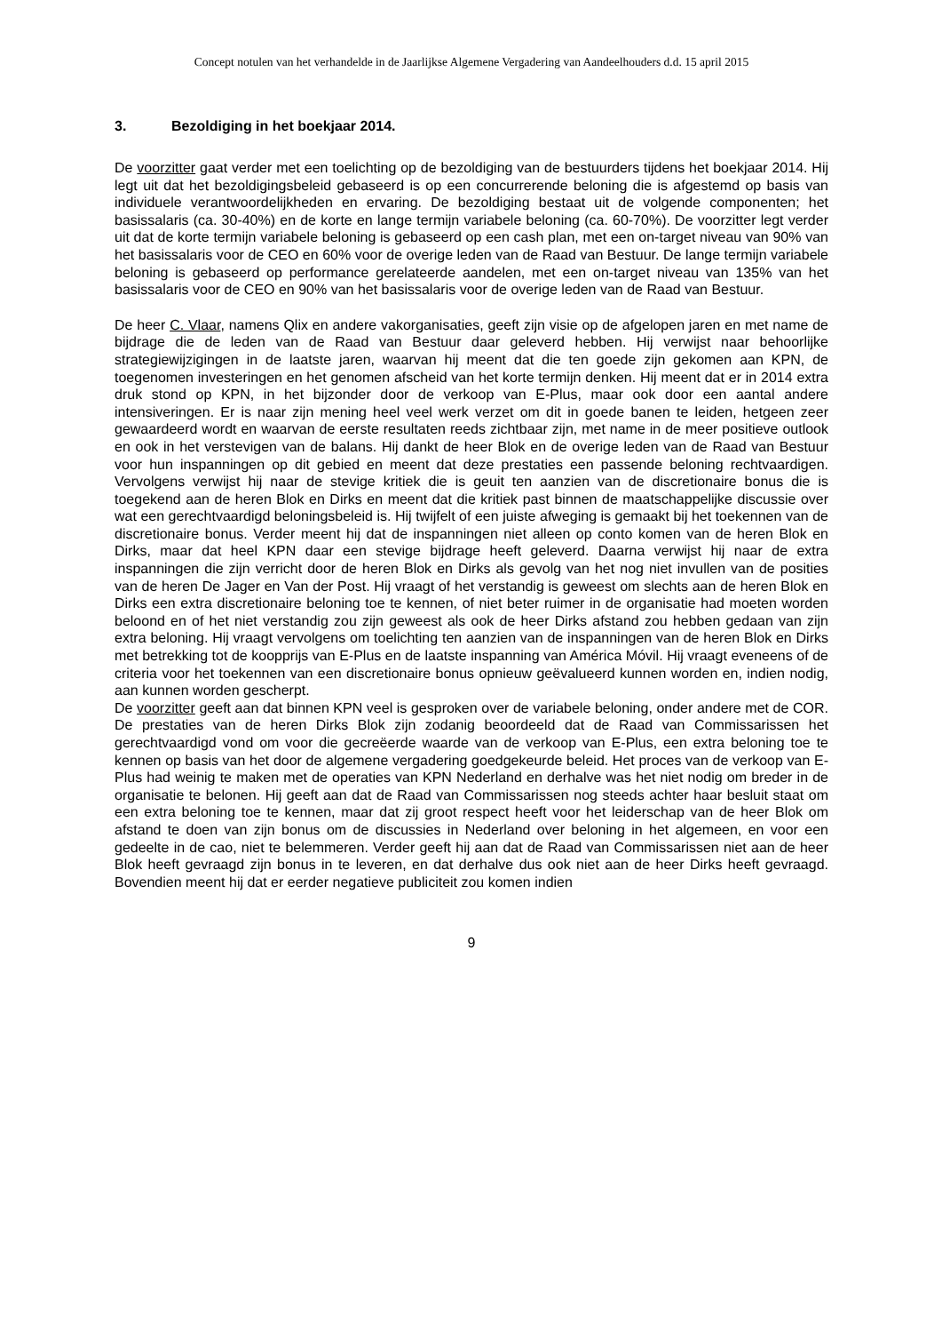Concept notulen van het verhandelde in de Jaarlijkse Algemene Vergadering van Aandeelhouders d.d. 15 april 2015
3. Bezoldiging in het boekjaar 2014.
De voorzitter gaat verder met een toelichting op de bezoldiging van de bestuurders tijdens het boekjaar 2014. Hij legt uit dat het bezoldigingsbeleid gebaseerd is op een concurrerende beloning die is afgestemd op basis van individuele verantwoordelijkheden en ervaring. De bezoldiging bestaat uit de volgende componenten; het basissalaris (ca. 30-40%) en de korte en lange termijn variabele beloning (ca. 60-70%). De voorzitter legt verder uit dat de korte termijn variabele beloning is gebaseerd op een cash plan, met een on-target niveau van 90% van het basissalaris voor de CEO en 60% voor de overige leden van de Raad van Bestuur. De lange termijn variabele beloning is gebaseerd op performance gerelateerde aandelen, met een on-target niveau van 135% van het basissalaris voor de CEO en 90% van het basissalaris voor de overige leden van de Raad van Bestuur.
De heer C. Vlaar, namens Qlix en andere vakorganisaties, geeft zijn visie op de afgelopen jaren en met name de bijdrage die de leden van de Raad van Bestuur daar geleverd hebben. Hij verwijst naar behoorlijke strategiewijzigingen in de laatste jaren, waarvan hij meent dat die ten goede zijn gekomen aan KPN, de toegenomen investeringen en het genomen afscheid van het korte termijn denken. Hij meent dat er in 2014 extra druk stond op KPN, in het bijzonder door de verkoop van E-Plus, maar ook door een aantal andere intensiveringen. Er is naar zijn mening heel veel werk verzet om dit in goede banen te leiden, hetgeen zeer gewaardeerd wordt en waarvan de eerste resultaten reeds zichtbaar zijn, met name in de meer positieve outlook en ook in het verstevigen van de balans. Hij dankt de heer Blok en de overige leden van de Raad van Bestuur voor hun inspanningen op dit gebied en meent dat deze prestaties een passende beloning rechtvaardigen. Vervolgens verwijst hij naar de stevige kritiek die is geuit ten aanzien van de discretionaire bonus die is toegekend aan de heren Blok en Dirks en meent dat die kritiek past binnen de maatschappelijke discussie over wat een gerechtvaardigd beloningsbeleid is. Hij twijfelt of een juiste afweging is gemaakt bij het toekennen van de discretionaire bonus. Verder meent hij dat de inspanningen niet alleen op conto komen van de heren Blok en Dirks, maar dat heel KPN daar een stevige bijdrage heeft geleverd. Daarna verwijst hij naar de extra inspanningen die zijn verricht door de heren Blok en Dirks als gevolg van het nog niet invullen van de posities van de heren De Jager en Van der Post. Hij vraagt of het verstandig is geweest om slechts aan de heren Blok en Dirks een extra discretionaire beloning toe te kennen, of niet beter ruimer in de organisatie had moeten worden beloond en of het niet verstandig zou zijn geweest als ook de heer Dirks afstand zou hebben gedaan van zijn extra beloning. Hij vraagt vervolgens om toelichting ten aanzien van de inspanningen van de heren Blok en Dirks met betrekking tot de koopprijs van E-Plus en de laatste inspanning van América Móvil. Hij vraagt eveneens of de criteria voor het toekennen van een discretionaire bonus opnieuw geëvalueerd kunnen worden en, indien nodig, aan kunnen worden gescherpt.
De voorzitter geeft aan dat binnen KPN veel is gesproken over de variabele beloning, onder andere met de COR. De prestaties van de heren Dirks Blok zijn zodanig beoordeeld dat de Raad van Commissarissen het gerechtvaardigd vond om voor die gecreëerde waarde van de verkoop van E-Plus, een extra beloning toe te kennen op basis van het door de algemene vergadering goedgekeurde beleid. Het proces van de verkoop van E-Plus had weinig te maken met de operaties van KPN Nederland en derhalve was het niet nodig om breder in de organisatie te belonen. Hij geeft aan dat de Raad van Commissarissen nog steeds achter haar besluit staat om een extra beloning toe te kennen, maar dat zij groot respect heeft voor het leiderschap van de heer Blok om afstand te doen van zijn bonus om de discussies in Nederland over beloning in het algemeen, en voor een gedeelte in de cao, niet te belemmeren. Verder geeft hij aan dat de Raad van Commissarissen niet aan de heer Blok heeft gevraagd zijn bonus in te leveren, en dat derhalve dus ook niet aan de heer Dirks heeft gevraagd. Bovendien meent hij dat er eerder negatieve publiciteit zou komen indien
9